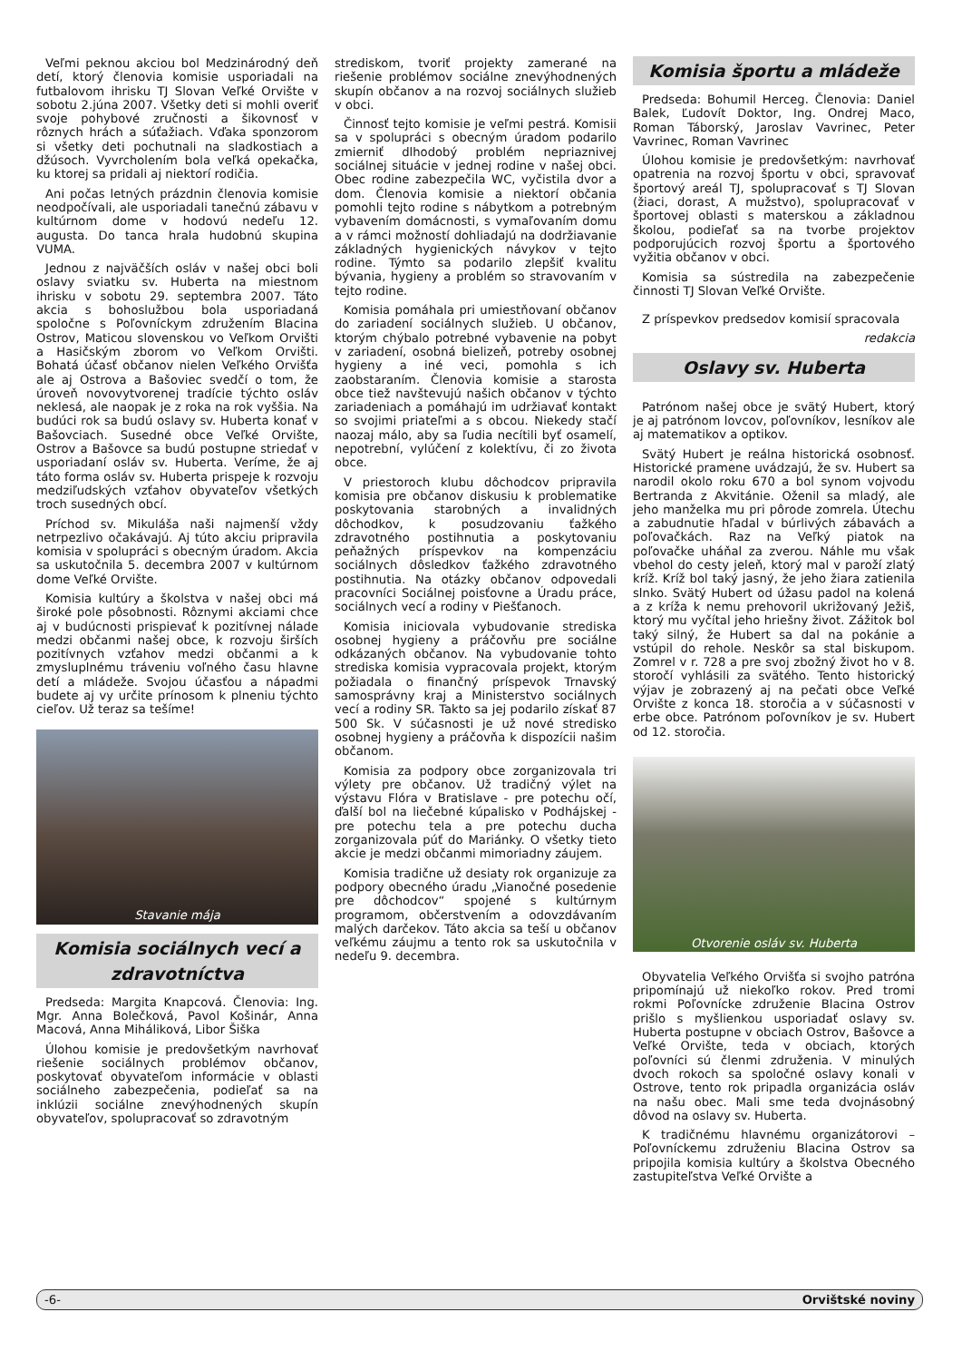Veľmi peknou akciou bol Medzinárodný deň detí, ktorý členovia komisie usporiadali na futbalovom ihrisku TJ Slovan Veľké Orvište v sobotu 2.júna 2007. Všetky deti si mohli overiť svoje pohybové zručnosti a šikovnosť v rôznych hrách a súťažiach. Vďaka sponzorom si všetky deti pochutnali na sladkostiach a džúsoch. Vyvrcholením bola veľká opekačka, ku ktorej sa pridali aj niektorí rodičia.
Ani počas letných prázdnin členovia komisie neodpočívali, ale usporiadali tanečnú zábavu v kultúrnom dome v hodovú nedeľu 12. augusta. Do tanca hrala hudobnú skupina VUMA.
Jednou z najväčších osláv v našej obci boli oslavy sviatku sv. Huberta na miestnom ihrisku v sobotu 29. septembra 2007. Táto akcia s bohoslužbou bola usporiadaná spoločne s Poľovníckym združením Blacina Ostrov, Maticou slovenskou vo Veľkom Orvišti a Hasičským zborom vo Veľkom Orvišti. Bohatá účasť občanov nielen Veľkého Orvišťa ale aj Ostrova a Bašoviec svedčí o tom, že úroveň novovytvorenej tradície týchto osláv neklesá, ale naopak je z roka na rok vyššia. Na budúci rok sa budú oslavy sv. Huberta konať v Bašovciach. Susedné obce Veľké Orvište, Ostrov a Bašovce sa budú postupne striedať v usporiadaní osláv sv. Huberta. Veríme, že aj táto forma osláv sv. Huberta prispeje k rozvoju medziľudských vzťahov obyvateľov všetkých troch susedných obcí.
Príchod sv. Mikuláša naši najmenší vždy netrpezlivo očakávajú. Aj túto akciu pripravila komisia v spolupráci s obecným úradom. Akcia sa uskutočnila 5. decembra 2007 v kultúrnom dome Veľké Orvište.
Komisia kultúry a školstva v našej obci má široké pole pôsobnosti. Rôznymi akciami chce aj v budúcnosti prispievať k pozitívnej nálade medzi občanmi našej obce, k rozvoju širších pozitívnych vzťahov medzi občanmi a k zmysluplnému tráveniu voľného času hlavne detí a mládeže. Svojou účasťou a nápadmi budete aj vy určite prínosom k plneniu týchto cieľov. Už teraz sa tešíme!
Stavanie mája
Komisia sociálnych vecí a zdravotníctva
Predseda: Margita Knapcová. Členovia: Ing. Mgr. Anna Bolečková, Pavol Košinár, Anna Macová, Anna Miháliková, Libor Šiška
Úlohou komisie je predovšetkým navrhovať riešenie sociálnych problémov občanov, poskytovať obyvateľom informácie v oblasti sociálneho zabezpečenia, podieľať sa na inklúzii sociálne znevýhodnených skupín obyvateľov, spolupracovať so zdravotným
strediskom, tvoriť projekty zamerané na riešenie problémov sociálne znevýhodnených skupín občanov a na rozvoj sociálnych služieb v obci.
Činnosť tejto komisie je veľmi pestrá. Komisii sa v spolupráci s obecným úradom podarilo zmierniť dlhodobý problém nepriaznivej sociálnej situácie v jednej rodine v našej obci. Obec rodine zabezpečila WC, vyčistila dvor a dom. Členovia komisie a niektorí občania pomohli tejto rodine s nábytkom a potrebným vybavením domácnosti, s vymaľovaním domu a v rámci možností dohliadajú na dodržiavanie základných hygienických návykov v tejto rodine. Týmto sa podarilo zlepšiť kvalitu bývania, hygieny a problém so stravovaním v tejto rodine.
Komisia pomáhala pri umiestňovaní občanov do zariadení sociálnych služieb. U občanov, ktorým chýbalo potrebné vybavenie na pobyt v zariadení, osobná bielizeň, potreby osobnej hygieny a iné veci, pomohla s ich zaobstaraním. Členovia komisie a starosta obce tiež navštevujú našich občanov v týchto zariadeniach a pomáhajú im udržiavať kontakt so svojimi priateľmi a s obcou. Niekedy stačí naozaj málo, aby sa ľudia necítili byť osamelí, nepotrební, vylúčení z kolektívu, či zo života obce.
V priestoroch klubu dôchodcov pripravila komisia pre občanov diskusiu k problematike poskytovania starobných a invalidných dôchodkov, k posudzovaniu ťažkého zdravotného postihnutia a poskytovaniu peňažných príspevkov na kompenzáciu sociálnych dôsledkov ťažkého zdravotného postihnutia. Na otázky občanov odpovedali pracovníci Sociálnej poisťovne a Úradu práce, sociálnych vecí a rodiny v Piešťanoch.
Komisia iniciovala vybudovanie strediska osobnej hygieny a práčovňu pre sociálne odkázaných občanov. Na vybudovanie tohto strediska komisia vypracovala projekt, ktorým požiadala o finančný príspevok Trnavský samosprávny kraj a Ministerstvo sociálnych vecí a rodiny SR. Takto sa jej podarilo získať 87 500 Sk. V súčasnosti je už nové stredisko osobnej hygieny a práčovňa k dispozícii našim občanom.
Komisia za podpory obce zorganizovala tri výlety pre občanov. Už tradičný výlet na výstavu Flóra v Bratislave - pre potechu očí, ďalší bol na liečebné kúpalisko v Podhájskej - pre potechu tela a pre potechu ducha zorganizovala púť do Mariánky. O všetky tieto akcie je medzi občanmi mimoriadny záujem.
Komisia tradične už desiaty rok organizuje za podpory obecného úradu „Vianočné posedenie pre dôchodcov“ spojené s kultúrnym programom, občerstvením a odovzdávaním malých darčekov. Táto akcia sa teší u občanov veľkému záujmu a tento rok sa uskutočnila v nedeľu 9. decembra.
Komisia športu a mládeže
Predseda: Bohumil Herceg. Členovia: Daniel Balek, Ľudovít Doktor, Ing. Ondrej Maco, Roman Táborský, Jaroslav Vavrinec, Peter Vavrinec, Roman Vavrinec
Úlohou komisie je predovšetkým: navrhovať opatrenia na rozvoj športu v obci, spravovať športový areál TJ, spolupracovať s TJ Slovan (žiaci, dorast, A mužstvo), spolupracovať v športovej oblasti s materskou a základnou školou, podieľať sa na tvorbe projektov podporujúcich rozvoj športu a športového vyžitia občanov v obci.
Komisia sa sústredila na zabezpečenie činnosti TJ Slovan Veľké Orvište.
Z príspevkov predsedov komisií spracovala
redakcia
Oslavy sv. Huberta
Patrónom našej obce je svätý Hubert, ktorý je aj patrónom lovcov, poľovníkov, lesníkov ale aj matematikov a optikov.
Svätý Hubert je reálna historická osobnosť. Historické pramene uvádzajú, že sv. Hubert sa narodil okolo roku 670 a bol synom vojvodu Bertranda z Akvitánie. Oženil sa mladý, ale jeho manželka mu pri pôrode zomrela. Útechu a zabudnutie hľadal v búrlivých zábavách a poľovačkách. Raz na Veľký piatok na poľovačke uháňal za zverou. Náhle mu však vbehol do cesty jeleň, ktorý mal v paroží zlatý kríž. Kríž bol taký jasný, že jeho žiara zatienila slnko. Svätý Hubert od úžasu padol na kolená a z kríža k nemu prehovoril ukrižovaný Ježiš, ktorý mu vyčítal jeho hriešny život. Zážitok bol taký silný, že Hubert sa dal na pokánie a vstúpil do rehole. Neskôr sa stal biskupom. Zomrel v r. 728 a pre svoj zbožný život ho v 8. storočí vyhlásili za svätého. Tento historický výjav je zobrazený aj na pečati obce Veľké Orvište z konca 18. storočia a v súčasnosti v erbe obce. Patrónom poľovníkov je sv. Hubert od 12. storočia.
Otvorenie osláv sv. Huberta
Obyvatelia Veľkého Orvišťa si svojho patróna pripomínajú už niekoľko rokov. Pred tromi rokmi Poľovnícke združenie Blacina Ostrov prišlo s myšlienkou usporiadať oslavy sv. Huberta postupne v obciach Ostrov, Bašovce a Veľké Orvište, teda v obciach, ktorých poľovníci sú členmi združenia. V minulých dvoch rokoch sa spoločné oslavy konali v Ostrove, tento rok pripadla organizácia osláv na našu obec. Mali sme teda dvojnásobný dôvod na oslavy sv. Huberta.
K tradičnému hlavnému organizátorovi – Poľovníckemu združeniu Blacina Ostrov sa pripojila komisia kultúry a školstva Obecného zastupiteľstva Veľké Orvište a
-6- Orvištské noviny